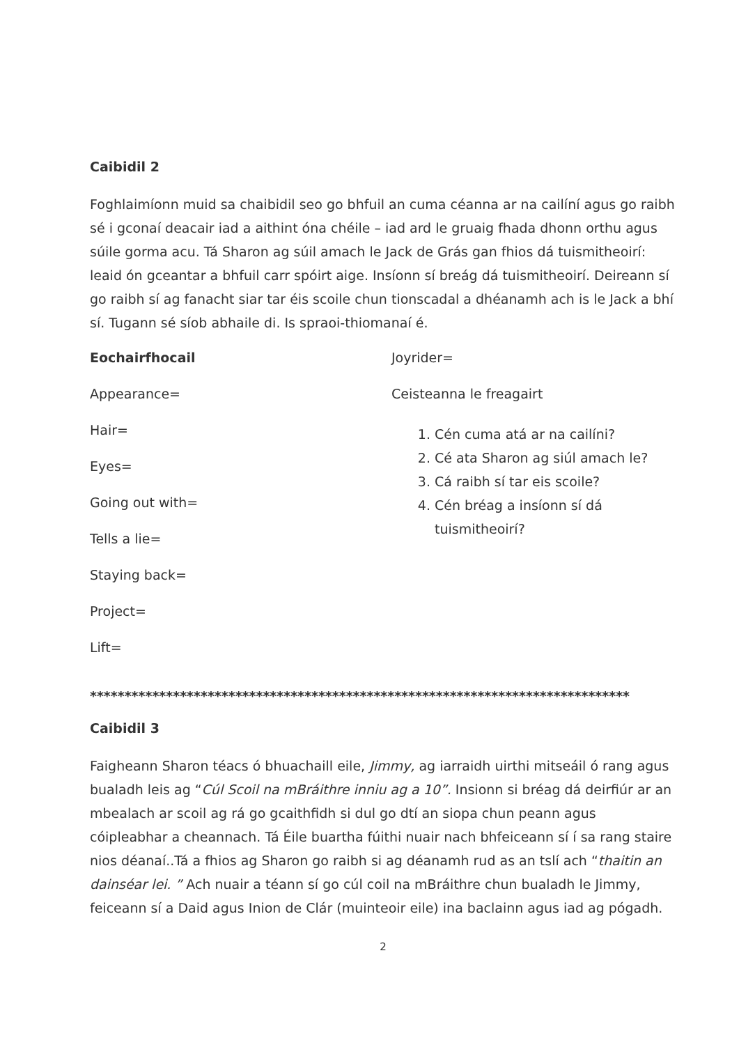Caibidil 2
Foghlaimíonn muid sa chaibidil seo go bhfuil an cuma céanna ar na cailíní agus go raibh sé i gconaí deacair iad a aithint óna chéile – iad ard le gruaig fhada dhonn orthu agus súile gorma acu. Tá Sharon ag súil amach le Jack de Grás gan fhios dá tuismitheoirí: leaid ón gceantar a bhfuil carr spóirt aige. Insíonn sí breág dá tuismitheoirí. Deireann sí go raibh sí ag fanacht siar tar éis scoile chun tionscadal a dhéanamh ach is le Jack a bhí sí. Tugann sé síob abhaile di. Is spraoi-thiomanaí é.
Eochairfhocail
Appearance=
Hair=
Eyes=
Going out with=
Tells a lie=
Staying back=
Project=
Lift=
Joyrider=
Ceisteanna le freagairt
1. Cén cuma atá ar na cailíni?
2. Cé ata Sharon ag siúl amach le?
3. Cá raibh sí tar eis scoile?
4. Cén bréag a insíonn sí dá tuismitheoirí?
******************************************************************************
Caibidil 3
Faigheann Sharon téacs ó bhuachaill eile, Jimmy, ag iarraidh uirthi mitseáil ó rang agus bualadh leis ag “Cúl Scoil na mBráithre inniu ag a 10”. Insionn si bréag dá deirfiúr ar an mbealach ar scoil ag rá go gcaithfidh si dul go dtí an siopa chun peann agus cóipleabhar a cheannach. Tá Éile buartha fúithi nuair nach bhfeiceann sí í sa rang staire nios déanaí..Tá a fhios ag Sharon go raibh si ag déanamh rud as an tslí ach “thaitin an dainséar lei. ” Ach nuair a téann sí go cúl coil na mBráithre chun bualadh le Jimmy, feiceann sí a Daid agus Inion de Clár (muinteoir eile) ina baclainn agus iad ag pógadh.
2